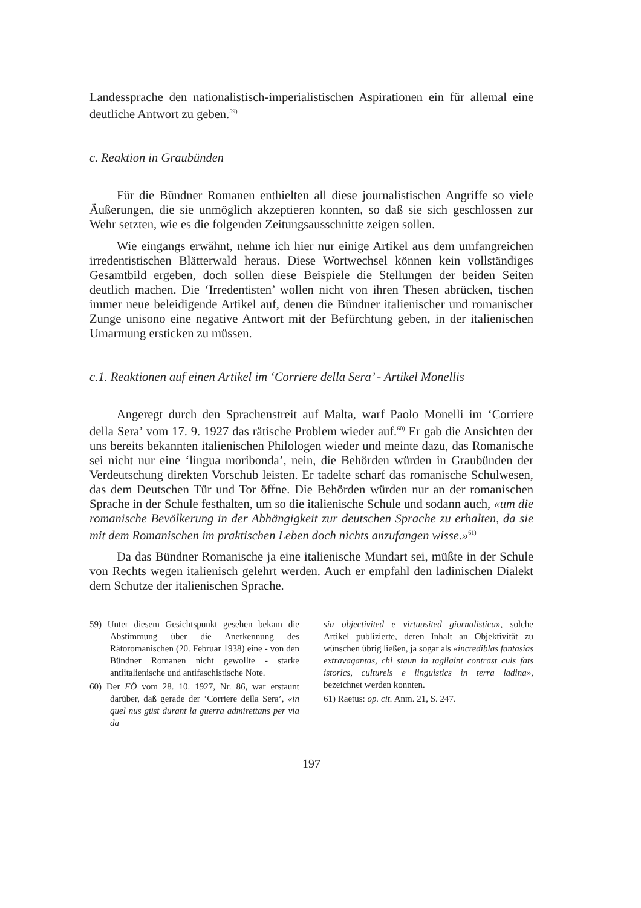Landessprache den nationalistisch-imperialistischen Aspirationen ein für allemal eine deutliche Antwort zu geben.<sup>59)</sup>
c. Reaktion in Graubünden
Für die Bündner Romanen enthielten all diese journalistischen Angriffe so viele Äußerungen, die sie unmöglich akzeptieren konnten, so daß sie sich geschlossen zur Wehr setzten, wie es die folgenden Zeitungsausschnitte zeigen sollen.
Wie eingangs erwähnt, nehme ich hier nur einige Artikel aus dem umfangreichen irredentistischen Blätterwald heraus. Diese Wortwechsel können kein vollständiges Gesamtbild ergeben, doch sollen diese Beispiele die Stellungen der beiden Seiten deutlich machen. Die ‘Irredentisten’ wollen nicht von ihren Thesen abrücken, tischen immer neue beleidigende Artikel auf, denen die Bündner italienischer und romanischer Zunge unisono eine negative Antwort mit der Befürchtung geben, in der italienischen Umarmung ersticken zu müssen.
c.1. Reaktionen auf einen Artikel im ‘Corriere della Sera’ - Artikel Monellis
Angeregt durch den Sprachenstreit auf Malta, warf Paolo Monelli im ‘Corriere della Sera’ vom 17. 9. 1927 das rätische Problem wieder auf.<sup>60)</sup> Er gab die Ansichten der uns bereits bekannten italienischen Philologen wieder und meinte dazu, das Romanische sei nicht nur eine ‘lingua moribonda’, nein, die Behörden würden in Graubünden der Verdeutschung direkten Vorschub leisten. Er tadelte scharf das romanische Schulwesen, das dem Deutschen Tür und Tor öffne. Die Behörden würden nur an der romanischen Sprache in der Schule festhalten, um so die italienische Schule und sodann auch, «um die romanische Bevölkerung in der Abhängigkeit zur deutschen Sprache zu erhalten, da sie mit dem Romanischen im praktischen Leben doch nichts anzufangen wisse.»<sup>61)</sup>
Da das Bündner Romanische ja eine italienische Mundart sei, müßte in der Schule von Rechts wegen italienisch gelehrt werden. Auch er empfahl den ladinischen Dialekt dem Schutze der italienischen Sprache.
59) Unter diesem Gesichtspunkt gesehen bekam die Abstimmung über die Anerkennung des Rätoromanischen (20. Februar 1938) eine - von den Bündner Romanen nicht gewollte - starke antiitalienische und antifaschistische Note.
60) Der FÖ vom 28. 10. 1927, Nr. 86, war erstaunt darüber, daß gerade der ‘Corriere della Sera’, «in quel nus güst durant la guerra admirettans per via da
sia objectivited e virtuusited giornalistica», solche Artikel publizierte, deren Inhalt an Objektivität zu wünschen übrig ließen, ja sogar als «incrediblas fantasias extravagantas, chi staun in tagliaint contrast culs fats istorics, culturels e linguistics in terra ladina», bezeichnet werden konnten.
61) Raetus: op. cit. Anm. 21, S. 247.
197